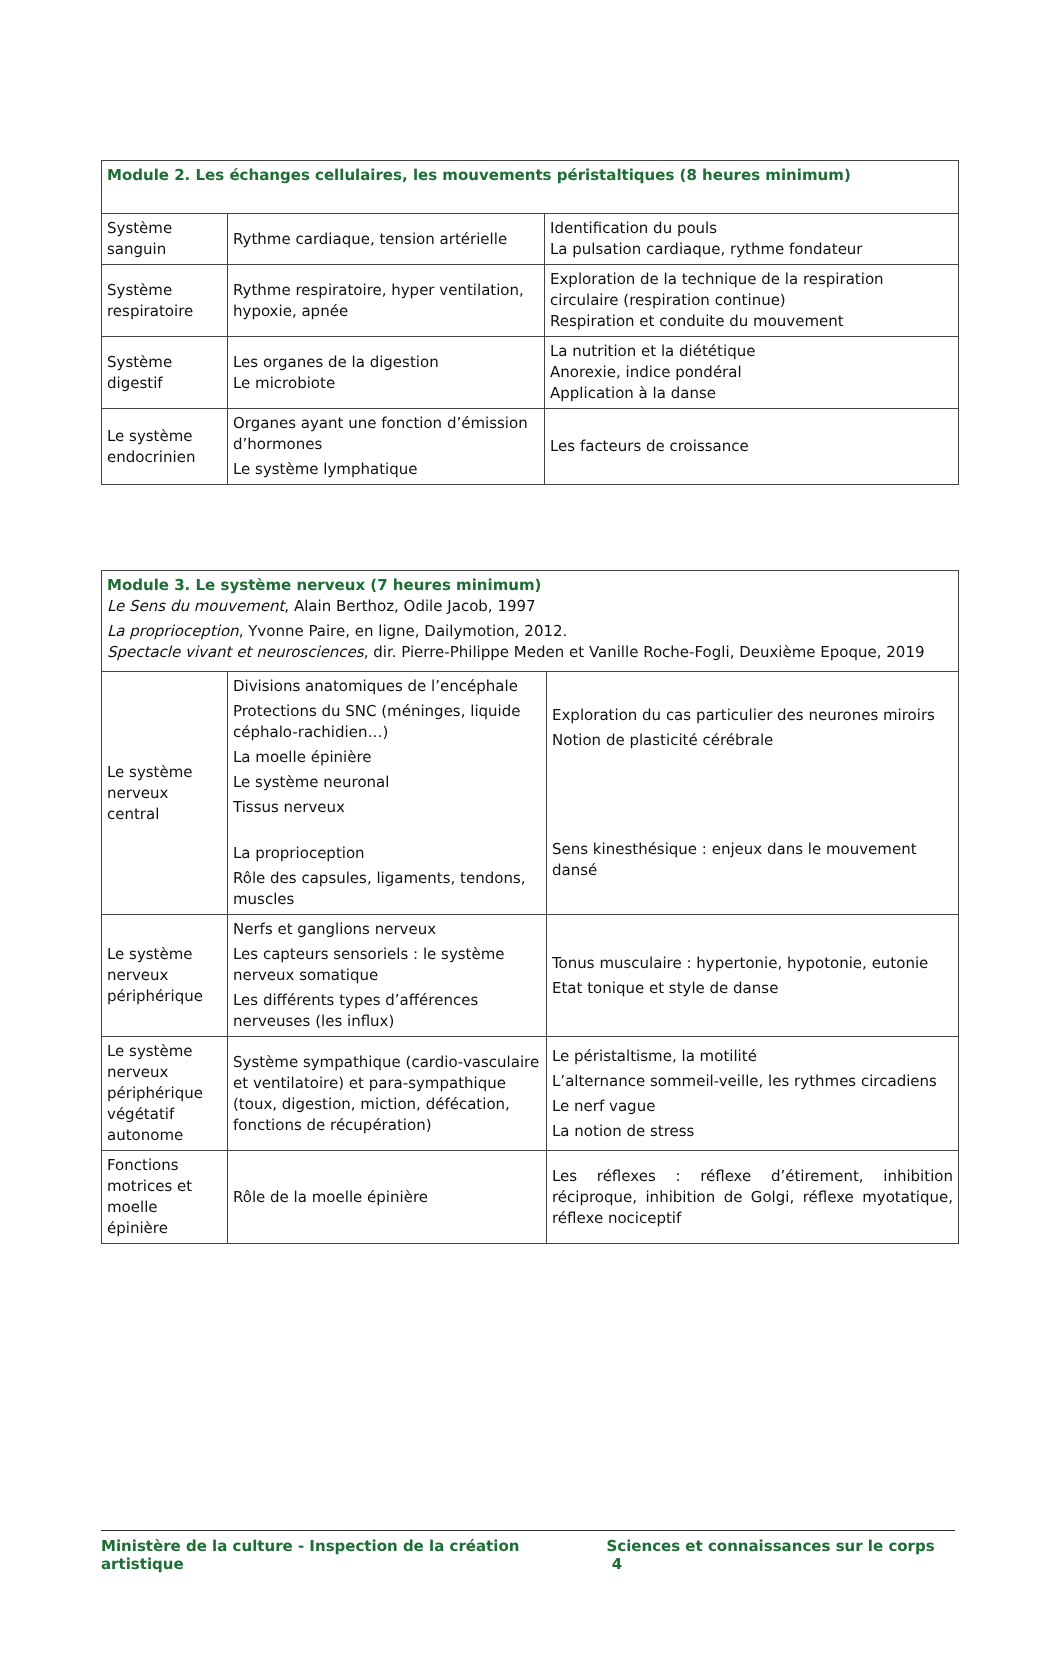| Module 2. Les échanges cellulaires, les mouvements péristaltiques (8 heures minimum) | | |
| Système sanguin | Rythme cardiaque, tension artérielle | Identification du pouls La pulsation cardiaque, rythme fondateur |
| Système respiratoire | Rythme respiratoire, hyper ventilation, hypoxie, apnée | Exploration de la technique de la respiration circulaire (respiration continue) Respiration et conduite du mouvement |
| Système digestif | Les organes de la digestion Le microbiote | La nutrition et la diététique Anorexie, indice pondéral Application à la danse |
| Le système endocrinien | Organes ayant une fonction d’émission d’hormones Le système lymphatique | Les facteurs de croissance |
| Module 3. Le système nerveux (7 heures minimum) Le Sens du mouvement , Alain Berthoz, Odile Jacob, 1997 La proprioception , Yvonne Paire, en ligne, Dailymotion, 2012. Spectacle vivant et neurosciences , dir. Pierre-Philippe Meden et Vanille Roche-Fogli, Deuxième Epoque, 2019 | | |
| Le système nerveux central | Divisions anatomiques de l’encéphale Protections du SNC (méninges, liquide céphalo-rachidien…) La moelle épinière Le système neuronal Tissus nerveux La proprioception Rôle des capsules, ligaments, tendons, muscles | Exploration du cas particulier des neurones miroirs Notion de plasticité cérébrale Sens kinesthésique : enjeux dans le mouvement dansé |
| Le système nerveux périphérique | Nerfs et ganglions nerveux Les capteurs sensoriels : le système nerveux somatique Les différents types d’afférences nerveuses (les influx) | Tonus musculaire : hypertonie, hypotonie, eutonie Etat tonique et style de danse |
| Le système nerveux périphérique végétatif autonome | Système sympathique (cardio-vasculaire et ventilatoire) et para-sympathique (toux, digestion, miction, défécation, fonctions de récupération) | Le péristaltisme, la motilité L’alternance sommeil-veille, les rythmes circadiens Le nerf vague La notion de stress |
| Fonctions motrices et moelle épinière | Rôle de la moelle épinière | Les réflexes : réflexe d’étirement, inhibition réciproque, inhibition de Golgi, réflexe myotatique, réflexe nociceptif |
Ministère de la culture - Inspection de la création artistique Sciences et connaissances sur le corps 4